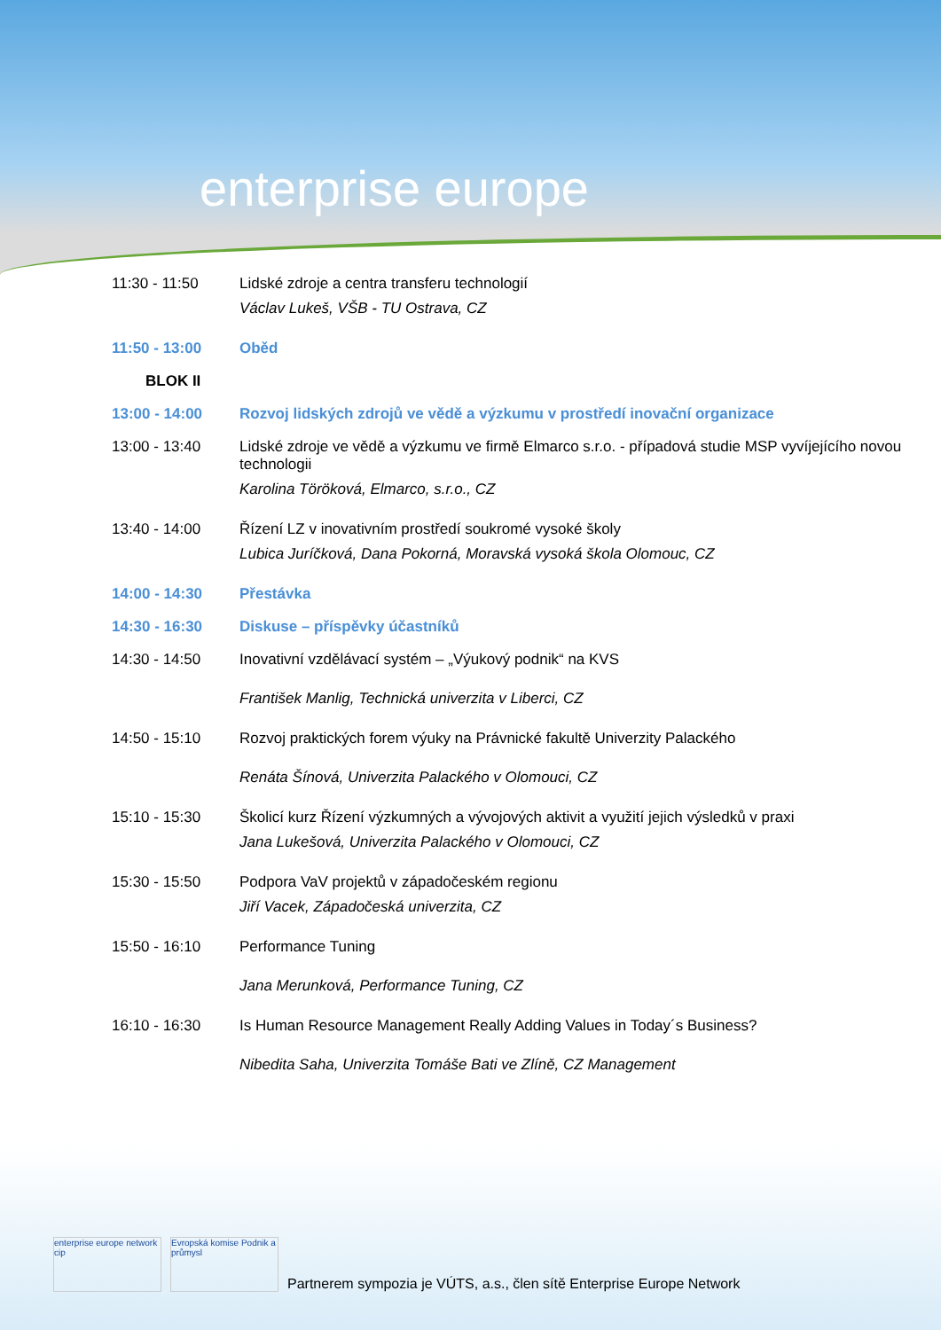enterprise europe
11:30 - 11:50 Lidské zdroje a centra transferu technologií
Václav Lukeš, VŠB - TU Ostrava, CZ
11:50 - 13:00 Oběd
BLOK II
13:00 - 14:00 Rozvoj lidských zdrojů ve vědě a výzkumu v prostředí inovační organizace
13:00 - 13:40 Lidské zdroje ve vědě a výzkumu ve firmě Elmarco s.r.o. - případová studie MSP vyvíjejícího novou technologii
Karolina Töröková, Elmarco, s.r.o., CZ
13:40 - 14:00 Řízení LZ v inovativním prostředí soukromé vysoké školy
Lubica Juríčková, Dana Pokorná, Moravská vysoká škola Olomouc, CZ
14:00 - 14:30 Přestávka
14:30 - 16:30 Diskuse – příspěvky účastníků
14:30 - 14:50 Inovativní vzdělávací systém – „Výukový podnik“ na KVS
František Manlig, Technická univerzita v Liberci, CZ
14:50 - 15:10 Rozvoj praktických forem výuky na Právnické fakultě Univerzity Palackého
Renáta Šínová, Univerzita Palackého v Olomouci, CZ
15:10 - 15:30 Školicí kurz Řízení výzkumných a vývojových aktivit a využití jejich výsledků v praxi
Jana Lukešová, Univerzita Palackého v Olomouci, CZ
15:30 - 15:50 Podpora VaV projektů v západočeském regionu
Jiří Vacek, Západočeská univerzita, CZ
15:50 - 16:10 Performance Tuning
Jana Merunková, Performance Tuning, CZ
16:10 - 16:30 Is Human Resource Management Really Adding Values in Today´s Business?
Nibedita Saha, Univerzita Tomáše Bati ve Zlíně, CZ Management
enterprise europe network cip
Evropská komise Podnik a průmysl
Partnerem sympozia je VÚTS, a.s., člen sítě Enterprise Europe Network